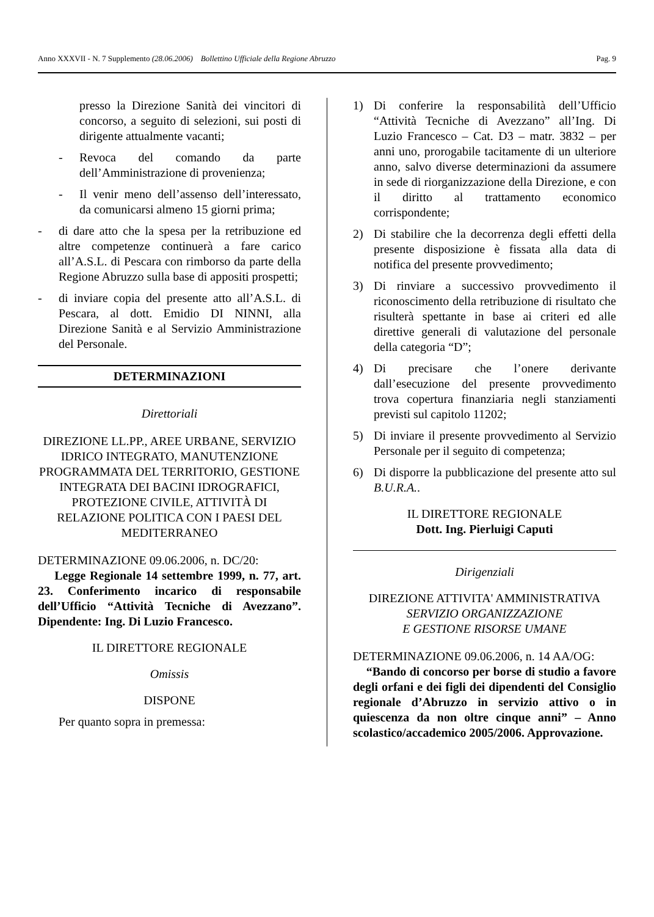Anno XXXVII - N. 7 Supplemento (28.06.2006) Bollettino Ufficiale della Regione Abruzzo Pag. 9
presso la Direzione Sanità dei vincitori di concorso, a seguito di selezioni, sui posti di dirigente attualmente vacanti;
- Revoca del comando da parte dell’Amministrazione di provenienza;
- Il venir meno dell’assenso dell’interessato, da comunicarsi almeno 15 giorni prima;
- di dare atto che la spesa per la retribuzione ed altre competenze continuerà a fare carico all’A.S.L. di Pescara con rimborso da parte della Regione Abruzzo sulla base di appositi prospetti;
- di inviare copia del presente atto all’A.S.L. di Pescara, al dott. Emidio DI NINNI, alla Direzione Sanità e al Servizio Amministrazione del Personale.
DETERMINAZIONI
Direttoriali
DIREZIONE LL.PP., AREE URBANE, SERVIZIO IDRICO INTEGRATO, MANUTENZIONE PROGRAMMATA DEL TERRITORIO, GESTIONE INTEGRATA DEI BACINI IDROGRAFICI, PROTEZIONE CIVILE, ATTIVITÀ DI RELAZIONE POLITICA CON I PAESI DEL MEDITERRANEO
DETERMINAZIONE 09.06.2006, n. DC/20:
Legge Regionale 14 settembre 1999, n. 77, art. 23. Conferimento incarico di responsabile dell’Ufficio “Attività Tecniche di Avezzano”. Dipendente: Ing. Di Luzio Francesco.
IL DIRETTORE REGIONALE
Omissis
DISPONE
Per quanto sopra in premessa:
1) Di conferire la responsabilità dell’Ufficio “Attività Tecniche di Avezzano” all’Ing. Di Luzio Francesco – Cat. D3 – matr. 3832 – per anni uno, prorogabile tacitamente di un ulteriore anno, salvo diverse determinazioni da assumere in sede di riorganizzazione della Direzione, e con il diritto al trattamento economico corrispondente;
2) Di stabilire che la decorrenza degli effetti della presente disposizione è fissata alla data di notifica del presente provvedimento;
3) Di rinviare a successivo provvedimento il riconoscimento della retribuzione di risultato che risulterà spettante in base ai criteri ed alle direttive generali di valutazione del personale della categoria “D”;
4) Di precisare che l’onere derivante dall’esecuzione del presente provvedimento trova copertura finanziaria negli stanziamenti previsti sul capitolo 11202;
5) Di inviare il presente provvedimento al Servizio Personale per il seguito di competenza;
6) Di disporre la pubblicazione del presente atto sul B.U.R.A..
IL DIRETTORE REGIONALE
Dott. Ing. Pierluigi Caputi
Dirigenziali
DIREZIONE ATTIVITA' AMMINISTRATIVA
SERVIZIO ORGANIZZAZIONE
E GESTIONE RISORSE UMANE
DETERMINAZIONE 09.06.2006, n. 14 AA/OG:
“Bando di concorso per borse di studio a favore degli orfani e dei figli dei dipendenti del Consiglio regionale d’Abruzzo in servizio attivo o in quiescenza da non oltre cinque anni” – Anno scolastico/accademico 2005/2006. Approvazione.